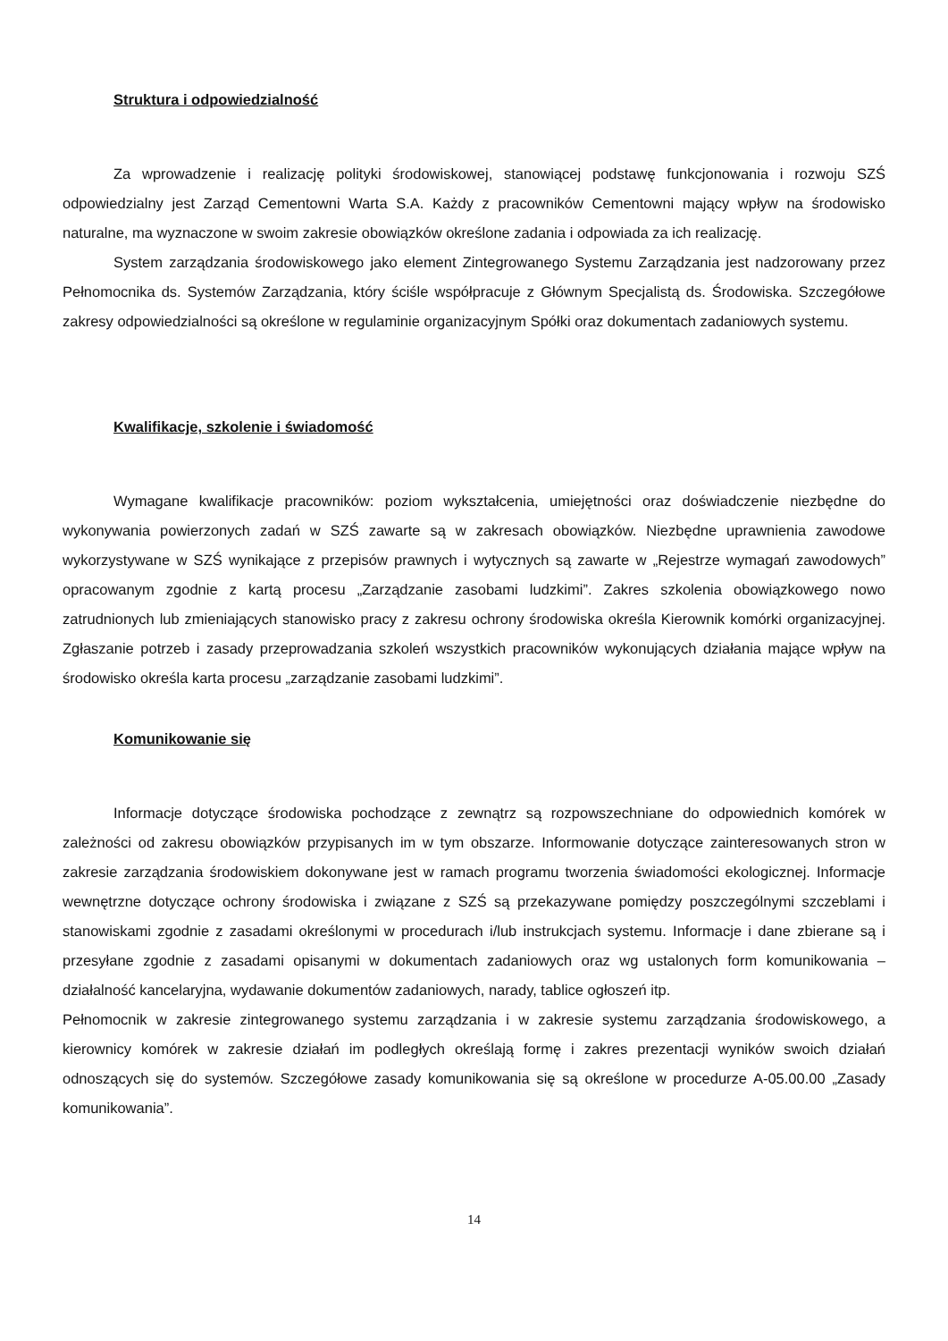Struktura i odpowiedzialność
Za wprowadzenie i realizację polityki środowiskowej, stanowiącej podstawę funkcjonowania i rozwoju SZŚ odpowiedzialny jest Zarząd Cementowni Warta S.A. Każdy z pracowników Cementowni mający wpływ na środowisko naturalne, ma wyznaczone w swoim zakresie obowiązków określone zadania i odpowiada za ich realizację.
System zarządzania środowiskowego jako element Zintegrowanego Systemu Zarządzania jest nadzorowany przez Pełnomocnika ds. Systemów Zarządzania, który ściśle współpracuje z Głównym Specjalistą ds. Środowiska. Szczegółowe zakresy odpowiedzialności są określone w regulaminie organizacyjnym Spółki oraz dokumentach zadaniowych systemu.
Kwalifikacje, szkolenie i świadomość
Wymagane kwalifikacje pracowników: poziom wykształcenia, umiejętności oraz doświadczenie niezbędne do wykonywania powierzonych zadań w SZŚ zawarte są w zakresach obowiązków. Niezbędne uprawnienia zawodowe wykorzystywane w SZŚ wynikające z przepisów prawnych i wytycznych są zawarte w „Rejestrze wymagań zawodowych” opracowanym zgodnie z kartą procesu „Zarządzanie zasobami ludzkimi”. Zakres szkolenia obowiązkowego nowo zatrudnionych lub zmieniających stanowisko pracy z zakresu ochrony środowiska określa Kierownik komórki organizacyjnej. Zgłaszanie potrzeb i zasady przeprowadzania szkoleń wszystkich pracowników wykonujących działania mające wpływ na środowisko określa karta procesu „zarządzanie zasobami ludzkimi”.
Komunikowanie się
Informacje dotyczące środowiska pochodzące z zewnątrz są rozpowszechniane do odpowiednich komórek w zależności od zakresu obowiązków przypisanych im w tym obszarze. Informowanie dotyczące zainteresowanych stron w zakresie zarządzania środowiskiem dokonywane jest w ramach programu tworzenia świadomości ekologicznej. Informacje wewnętrzne dotyczące ochrony środowiska i związane z SZŚ są przekazywane pomiędzy poszczególnymi szczeblami i stanowiskami zgodnie z zasadami określonymi w procedurach i/lub instrukcjach systemu. Informacje i dane zbierane są i przesyłane zgodnie z zasadami opisanymi w dokumentach zadaniowych oraz wg ustalonych form komunikowania – działalność kancelaryjna, wydawanie dokumentów zadaniowych, narady, tablice ogłoszeń itp.
Pełnomocnik w zakresie zintegrowanego systemu zarządzania i w zakresie systemu zarządzania środowiskowego, a kierownicy komórek w zakresie działań im podległych określają formę i zakres prezentacji wyników swoich działań odnoszących się do systemów. Szczegółowe zasady komunikowania się są określone w procedurze A-05.00.00 „Zasady komunikowania”.
14